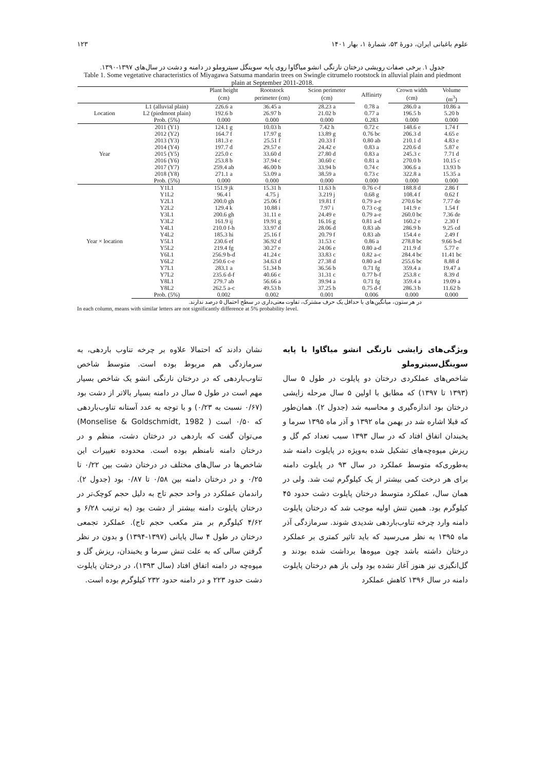علوم باغبانی ایران، دورهٔ ۵۳، شمارهٔ ۱، بهار ۱۴۰۱ ۱۲۳
جدول ۱. برخی صفات رویشی درختان نارنگی انشو میاگاوا روی پایه سوینگل سیتروملو در دامنه و دشت در سال‌های ۱۳۹۷-۱۳۹۰.
Table 1. Some vegetative characteristics of Miyagawa Satsuma mandarin trees on Swingle citrumelo rootstock in alluvial plain and piedmont plain at September 2011-2018.
| | | Plant height | Rootstock | Scion perimeter | Affinirty | Crown width | Volume |
| --- | --- | --- | --- | --- | --- | --- | --- |
| | | (cm) | perimeter (cm) | (cm) | | (cm) | (m<sup>3</sup>) |
| Location | L1 (alluvial plain) | 226.6 a | 36.45 a | 28.23 a | 0.78 a | 286.0 a | 10.86 a |
| | L2 (piedmont plain) | 192.6 b | 26.97 b | 21.02 b | 0.77 a | 196.5 b | 5.20 b |
| | Prob. (5%) | 0.000 | 0.000 | 0.000 | 0.283 | 0.000 | 0.000 |
| Year | 2011 (Y1) | 124.1 g | 10.03 h | 7.42 h | 0.72 c | 148.6 e | 1.74 f |
| | 2012 (Y2) | 164.7 f | 17.97 g | 13.89 g | 0.76 bc | 206.3 d | 4.65 e |
| | 2013 (Y3) | 181.3 e | 25.51 f | 20.33 f | 0.80 ab | 210.1 d | 4.83 e |
| | 2014 (Y4) | 197.7 d | 29.57 e | 24.42 e | 0.83 a | 220.6 d | 5.87 e |
| | 2015 (Y5) | 225.0 c | 33.60 d | 27.80 d | 0.83 a | 245.3 c | 7.71 d |
| | 2016 (Y6) | 253.8 b | 37.94 c | 30.60 c | 0.81 a | 270.0 b | 10.15 c |
| | 2017 (Y7) | 259.4 ab | 46.00 b | 33.94 b | 0.74 c | 306.6 a | 13.93 b |
| | 2018 (Y8) | 271.1 a | 53.09 a | 38.59 a | 0.73 c | 322.8 a | 15.35 a |
| | Prob. (5%) | 0.000 | 0.000 | 0.000 | 0.000 | 0.000 | 0.000 |
| Year × location | Y1L1 | 151.9 jk | 15.31 h | 11.63 h | 0.76 c-f | 188.8 d | 2.86 f |
| | Y1L2 | 96.4 l | 4.75 j | 3.219 j | 0.68 g | 108.4 f | 0.62 f |
| | Y2L1 | 200.0 gh | 25.06 f | 19.81 f | 0.79 a-e | 270.6 bc | 7.77 de |
| | Y2L2 | 129.4 k | 10.88 i | 7.97 i | 0.73 c-g | 141.9 e | 1.54 f |
| | Y3L1 | 200.6 gh | 31.11 e | 24.49 e | 0.79 a-e | 260.0 bc | 7.36 de |
| | Y3L2 | 161.9 ij | 19.91 g | 16.16 g | 0.81 a-d | 160.2 e | 2.30 f |
| | Y4L1 | 210.0 f-h | 33.97 d | 28.06 d | 0.83 ab | 286.9 b | 9.25 cd |
| | Y4L2 | 185.3 hi | 25.16 f | 20.79 f | 0.83 ab | 154.4 e | 2.49 f |
| | Y5L1 | 230.6 ef | 36.92 d | 31.53 c | 0.86 a | 278.8 bc | 9.66 b-d |
| | Y5L2 | 219.4 fg | 30.27 e | 24.06 e | 0.80 a-d | 211.9 d | 5.77 e |
| | Y6L1 | 256.9 b-d | 41.24 c | 33.83 c | 0.82 a-c | 284.4 bc | 11.41 bc |
| | Y6L2 | 250.6 c-e | 34.63 d | 27.38 d | 0.80 a-d | 255.6 bc | 8.88 d |
| | Y7L1 | 283.1 a | 51.34 b | 36.56 b | 0.71 fg | 359.4 a | 19.47 a |
| | Y7L2 | 235.6 d-f | 40.66 c | 31.31 c | 0.77 b-f | 253.8 c | 8.39 d |
| | Y8L1 | 279.7 ab | 56.66 a | 39.94 a | 0.71 fg | 359.4 a | 19.09 a |
| | Y8L2 | 262.5 a-c | 49.53 b | 37.25 b | 0.75 d-f | 286.3 b | 11.62 b |
| | Prob. (5%) | 0.002 | 0.002 | 0.001 | 0.006 | 0.000 | 0.000 |
در هر ستون، میانگین‌های با حداقل یک حرف مشترک، تفاوت معنی‌داری در سطح احتمال ۵ درصد ندارند.
In each column, means with similar letters are not significantly difference at 5% probability level.
ویژگی‌های زایشی نارنگی انشو میاگاوا با پایه سوینگل‌سیتروملو
شاخص‌های عملکردی درختان دو پایلوت در طول ۵ سال (۱۳۹۳ تا ۱۳۹۷) که مطابق با اولین ۵ سال مرحله زایشی درختان بود اندازه‌گیری و محاسبه شد (جدول ۲). همان‌طور که قبلا اشاره شد در بهمن ماه ۱۳۹۲ و آذر ماه ۱۳۹۵ سرما و یخبندان اتفاق افتاد که در سال ۱۳۹۳ سبب تعداد کم گل و ریزش میوه‌چه‌های تشکیل شده به‌ویژه در پایلوت دامنه شد به‌طوری‌که متوسط عملکرد در سال ۹۳ در پایلوت دامنه برای هر درخت کمی بیشتر از یک کیلوگرم ثبت شد. ولی در همان سال، عملکرد متوسط درختان پایلوت دشت حدود ۴۵ کیلوگرم بود. همین تنش اولیه موجب شد که درختان پایلوت دامنه وارد چرخه تناوب‌باردهی شدیدی شوند. سرمازدگی آذر ماه ۱۳۹۵ به نظر می‌رسید که باید تاثیر کمتری بر عملکرد درختان داشته باشد چون میوه‌ها برداشت شده بودند و گل‌انگیزی نیز هنوز آغاز نشده بود ولی باز هم درختان پایلوت دامنه در سال ۱۳۹۶ کاهش عملکرد
نشان دادند که احتمالا علاوه بر چرخه تناوب باردهی، به سرمازدگی هم مربوط بوده است. متوسط شاخص تناوب‌باردهی که در درختان نارنگی انشو یک شاخص بسیار مهم است در طول ۵ سال در دامنه بسیار بالاتر از دشت بود (۰/۶۷ نسبت به ۰/۲۳) و با توجه به عدد آستانه تناوب‌باردهی که ۰/۵۰ است ( Monselise & Goldschmidt, 1982) می‌توان گفت که باردهی در درختان دشت، منظم و در درختان دامنه نامنظم بوده است. محدوده تغییرات این شاخص‌ها در سال‌های مختلف در درختان دشت بین ۰/۲۲ تا ۰/۲۵ و در درختان دامنه بین ۰/۵۸ تا ۰/۸۷ بود (جدول ۲). راندمان عملکرد در واحد حجم تاج به دلیل حجم کوچک‌تر در درختان پایلوت دامنه بیشتر از دشت بود (به ترتیب ۶/۲۸ و ۴/۶۲ کیلوگرم بر متر مکعب حجم تاج). عملکرد تجمعی درختان در طول ۴ سال پایانی (۱۳۹۷-۱۳۹۴) و بدون در نظر گرفتن سالی که به علت تنش سرما و یخبندان، ریزش گل و میوه‌چه در دامنه اتفاق افتاد (سال ۱۳۹۳)، در درختان پایلوت دشت حدود ۲۲۳ و در دامنه حدود ۲۳۲ کیلوگرم بوده است.